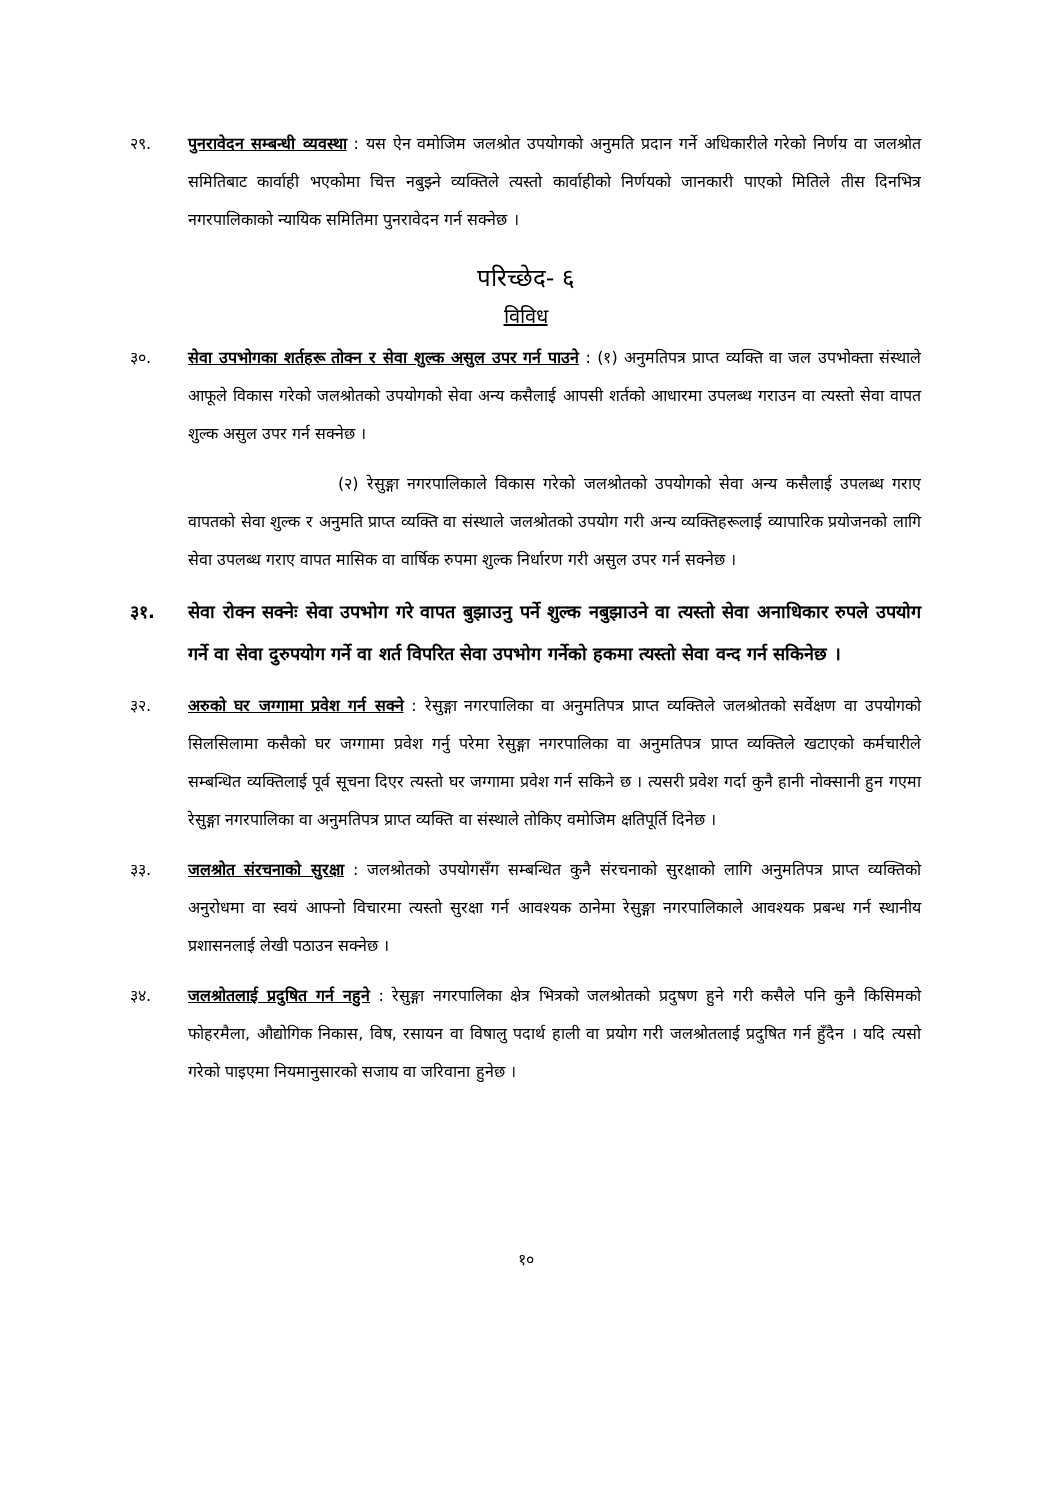२९. पुनरावेदन सम्बन्धी व्यवस्था : यस ऐन वमोजिम जलश्रोत उपयोगको अनुमति प्रदान गर्ने अधिकारीले गरेको निर्णय वा जलश्रोत समितिबाट कार्वाही भएकोमा चित्त नबुझ्ने व्यक्तिले त्यस्तो कार्वाहीको निर्णयको जानकारी पाएको मितिले तीस दिनभित्र नगरपालिकाको न्यायिक समितिमा पुनरावेदन गर्न सक्नेछ ।
परिच्छेद- ६
विविध
३०. सेवा उपभोगका शर्तहरू तोक्न र सेवा शुल्क असुल उपर गर्न पाउने : (१) अनुमतिपत्र प्राप्त व्यक्ति वा जल उपभोक्ता संस्थाले आफूले विकास गरेको जलश्रोतको उपयोगको सेवा अन्य कसैलाई आपसी शर्तको आधारमा उपलब्ध गराउन वा त्यस्तो सेवा वापत शुल्क असुल उपर गर्न सक्नेछ ।
(२) रेसुङ्गा नगरपालिकाले विकास गरेको जलश्रोतको उपयोगको सेवा अन्य कसैलाई उपलब्ध गराए वापतको सेवा शुल्क र अनुमति प्राप्त व्यक्ति वा संस्थाले जलश्रोतको उपयोग गरी अन्य व्यक्तिहरूलाई व्यापारिक प्रयोजनको लागि सेवा उपलब्ध गराए वापत मासिक वा वार्षिक रुपमा शुल्क निर्धारण गरी असुल उपर गर्न सक्नेछ ।
३१. सेवा रोक्न सक्नेः सेवा उपभोग गरे वापत बुझाउनु पर्ने शुल्क नबुझाउने वा त्यस्तो सेवा अनाधिकार रुपले उपयोग गर्ने वा सेवा दुरुपयोग गर्ने वा शर्त विपरित सेवा उपभोग गर्नेको हकमा त्यस्तो सेवा वन्द गर्न सकिनेछ ।
३२. अरुको घर जग्गामा प्रवेश गर्न सक्ने : रेसुङ्गा नगरपालिका वा अनुमतिपत्र प्राप्त व्यक्तिले जलश्रोतको सर्वेक्षण वा उपयोगको सिलसिलामा कसैको घर जग्गामा प्रवेश गर्नु परेमा रेसुङ्गा नगरपालिका वा अनुमतिपत्र प्राप्त व्यक्तिले खटाएको कर्मचारीले सम्बन्धित व्यक्तिलाई पूर्व सूचना दिएर त्यस्तो घर जग्गामा प्रवेश गर्न सकिने छ । त्यसरी प्रवेश गर्दा कुनै हानी नोक्सानी हुन गएमा रेसुङ्गा नगरपालिका वा अनुमतिपत्र प्राप्त व्यक्ति वा संस्थाले तोकिए वमोजिम क्षतिपूर्ति दिनेछ ।
३३. जलश्रोत संरचनाको सुरक्षा : जलश्रोतको उपयोगसँग सम्बन्धित कुनै संरचनाको सुरक्षाको लागि अनुमतिपत्र प्राप्त व्यक्तिको अनुरोधमा वा स्वयं आफ्नो विचारमा त्यस्तो सुरक्षा गर्न आवश्यक ठानेमा रेसुङ्गा नगरपालिकाले आवश्यक प्रबन्ध गर्न स्थानीय प्रशासनलाई लेखी पठाउन सक्नेछ ।
३४. जलश्रोतलाई प्रदुषित गर्न नहुने : रेसुङ्गा नगरपालिका क्षेत्र भित्रको जलश्रोतको प्रदुषण हुने गरी कसैले पनि कुनै किसिमको फोहरमैला, औद्योगिक निकास, विष, रसायन वा विषालु पदार्थ हाली वा प्रयोग गरी जलश्रोतलाई प्रदुषित गर्न हुँदैन । यदि त्यसो गरेको पाइएमा नियमानुसारको सजाय वा जरिवाना हुनेछ ।
१०